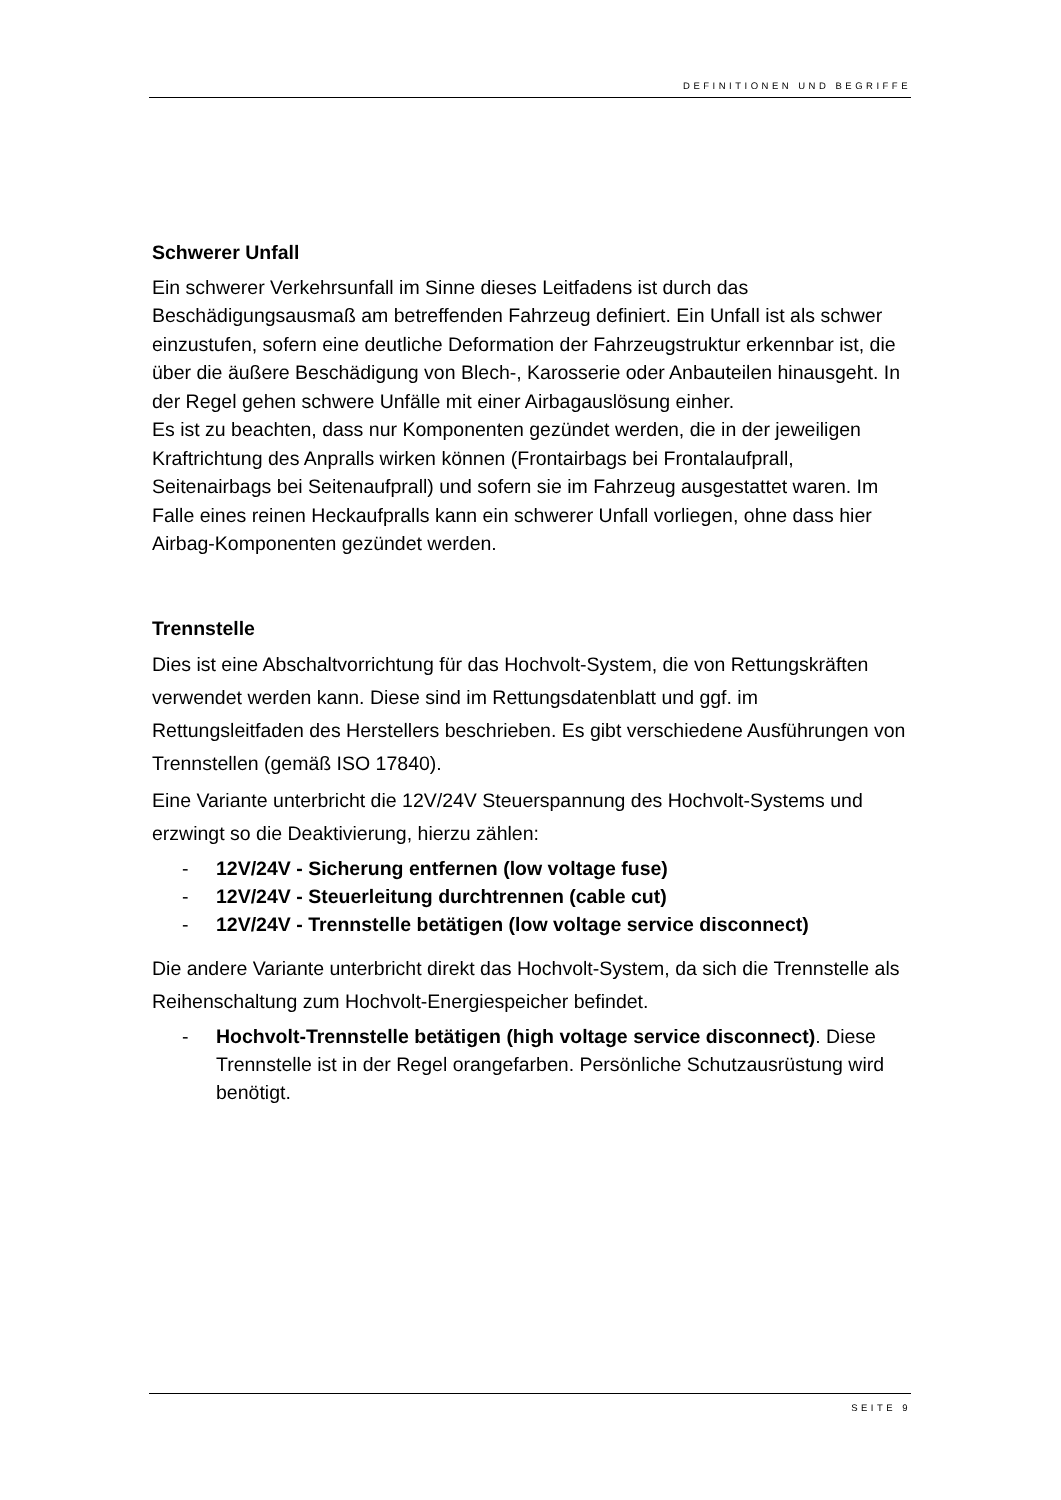DEFINITIONEN UND BEGRIFFE
Schwerer Unfall
Ein schwerer Verkehrsunfall im Sinne dieses Leitfadens ist durch das Beschädigungsausmaß am betreffenden Fahrzeug definiert. Ein Unfall ist als schwer einzustufen, sofern eine deutliche Deformation der Fahrzeugstruktur erkennbar ist, die über die äußere Beschädigung von Blech-, Karosserie oder Anbauteilen hinausgeht. In der Regel gehen schwere Unfälle mit einer Airbagauslösung einher.
Es ist zu beachten, dass nur Komponenten gezündet werden, die in der jeweiligen Kraftrichtung des Anpralls wirken können (Frontairbags bei Frontalaufprall, Seitenairbags bei Seitenaufprall) und sofern sie im Fahrzeug ausgestattet waren. Im Falle eines reinen Heckaufpralls kann ein schwerer Unfall vorliegen, ohne dass hier Airbag-Komponenten gezündet werden.
Trennstelle
Dies ist eine Abschaltvorrichtung für das Hochvolt-System, die von Rettungskräften verwendet werden kann. Diese sind im Rettungsdatenblatt und ggf. im Rettungsleitfaden des Herstellers beschrieben. Es gibt verschiedene Ausführungen von Trennstellen (gemäß ISO 17840).
Eine Variante unterbricht die 12V/24V Steuerspannung des Hochvolt-Systems und erzwingt so die Deaktivierung, hierzu zählen:
- 12V/24V - Sicherung entfernen (low voltage fuse)
- 12V/24V - Steuerleitung durchtrennen (cable cut)
- 12V/24V - Trennstelle betätigen (low voltage service disconnect)
Die andere Variante unterbricht direkt das Hochvolt-System, da sich die Trennstelle als Reihenschaltung zum Hochvolt-Energiespeicher befindet.
- Hochvolt-Trennstelle betätigen (high voltage service disconnect). Diese Trennstelle ist in der Regel orangefarben. Persönliche Schutzausrüstung wird benötigt.
SEITE 9